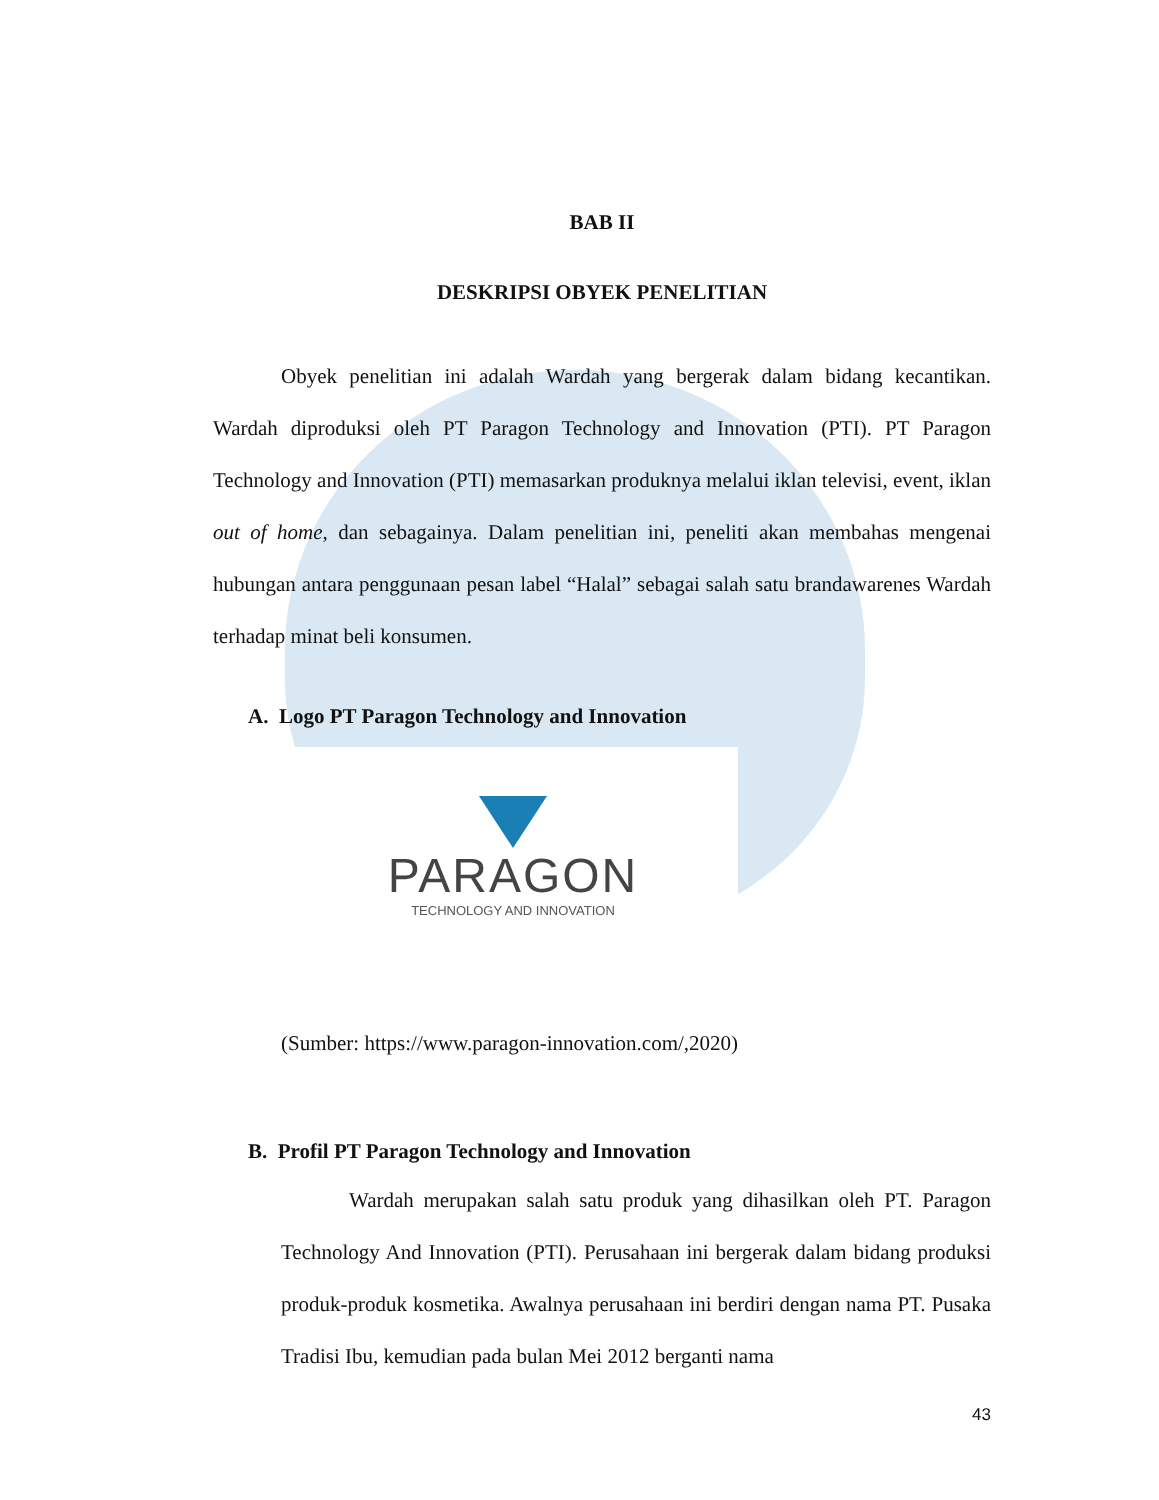BAB II
DESKRIPSI OBYEK PENELITIAN
Obyek penelitian ini adalah Wardah yang bergerak dalam bidang kecantikan. Wardah diproduksi oleh PT Paragon Technology and Innovation (PTI). PT Paragon Technology and Innovation (PTI) memasarkan produknya melalui iklan televisi, event, iklan out of home, dan sebagainya. Dalam penelitian ini, peneliti akan membahas mengenai hubungan antara penggunaan pesan label “Halal” sebagai salah satu brandawarenes Wardah terhadap minat beli konsumen.
A. Logo PT Paragon Technology and Innovation
PARAGON
TECHNOLOGY AND INNOVATION
(Sumber: https://www.paragon-innovation.com/,2020)
B. Profil PT Paragon Technology and Innovation
Wardah merupakan salah satu produk yang dihasilkan oleh PT. Paragon Technology And Innovation (PTI). Perusahaan ini bergerak dalam bidang produksi produk-produk kosmetika. Awalnya perusahaan ini berdiri dengan nama PT. Pusaka Tradisi Ibu, kemudian pada bulan Mei 2012 berganti nama
43